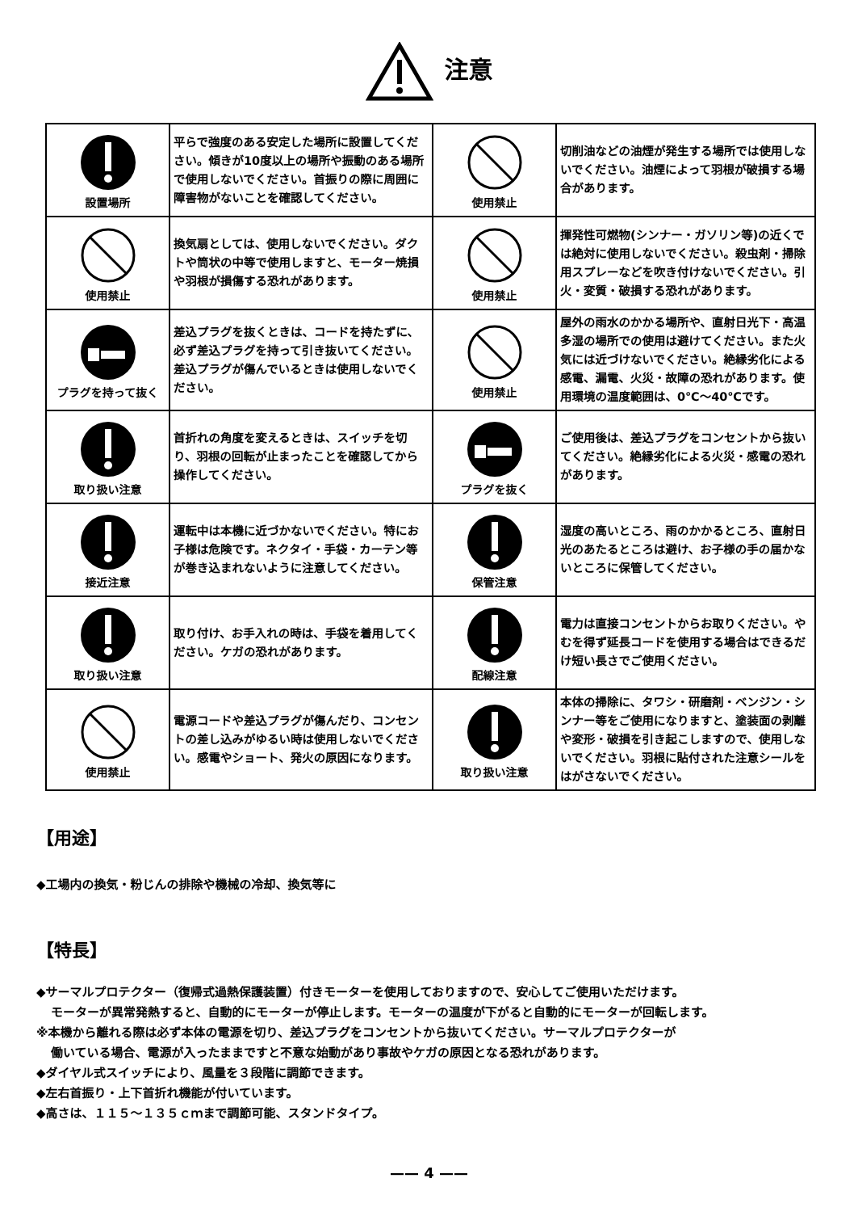注意
| 設置場所 | 平らで強度のある安定した場所に設置してください。傾きが10度以上の場所や振動のある場所で使用しないでください。首振りの際に周囲に障害物がないことを確認してください。 | 使用禁止 | 切削油などの油煙が発生する場所では使用しないでください。油煙によって羽根が破損する場合があります。 |
| 使用禁止 | 換気扇としては、使用しないでください。ダクトや筒状の中等で使用しますと、モーター焼損や羽根が損傷する恐れがあります。 | 使用禁止 | 揮発性可燃物(シンナー・ガソリン等)の近くでは絶対に使用しないでください。殺虫剤・掃除用スプレーなどを吹き付けないでください。引火・変質・破損する恐れがあります。 |
| プラグを持って抜く | 差込プラグを抜くときは、コードを持たずに、必ず差込プラグを持って引き抜いてください。差込プラグが傷んでいるときは使用しないでください。 | 使用禁止 | 屋外の雨水のかかる場所や、直射日光下・高温多湿の場所での使用は避けてください。また火気には近づけないでください。絶縁劣化による感電、漏電、火災・故障の恐れがあります。使用環境の温度範囲は、0℃〜40℃です。 |
| 取り扱い注意 | 首折れの角度を変えるときは、スイッチを切り、羽根の回転が止まったことを確認してから操作してください。 | プラグを抜く | ご使用後は、差込プラグをコンセントから抜いてください。絶縁劣化による火災・感電の恐れがあります。 |
| 接近注意 | 運転中は本機に近づかないでください。特にお子様は危険です。ネクタイ・手袋・カーテン等が巻き込まれないように注意してください。 | 保管注意 | 湿度の高いところ、雨のかかるところ、直射日光のあたるところは避け、お子様の手の届かないところに保管してください。 |
| 取り扱い注意 | 取り付け、お手入れの時は、手袋を着用してください。ケガの恐れがあります。 | 配線注意 | 電力は直接コンセントからお取りください。やむを得ず延長コードを使用する場合はできるだけ短い長さでご使用ください。 |
| 使用禁止 | 電源コードや差込プラグが傷んだり、コンセントの差し込みがゆるい時は使用しないでください。感電やショート、発火の原因になります。 | 取り扱い注意 | 本体の掃除に、タワシ・研磨剤・ベンジン・シンナー等をご使用になりますと、塗装面の剥離や変形・破損を引き起こしますので、使用しないでください。羽根に貼付された注意シールをはがさないでください。 |
【用途】
◆工場内の換気・粉じんの排除や機械の冷却、換気等に
【特長】
◆サーマルプロテクター（復帰式過熱保護装置）付きモーターを使用しておりますので、安心してご使用いただけます。
モーターが異常発熱すると、自動的にモーターが停止します。モーターの温度が下がると自動的にモーターが回転します。
※本機から離れる際は必ず本体の電源を切り、差込プラグをコンセントから抜いてください。サーマルプロテクターが
働いている場合、電源が入ったままですと不意な始動があり事故やケガの原因となる恐れがあります。
◆ダイヤル式スイッチにより、風量を３段階に調節できます。
◆左右首振り・上下首折れ機能が付いています。
◆高さは、１１５〜１３５ｃｍまで調節可能、スタンドタイプ。
—— 4 ——